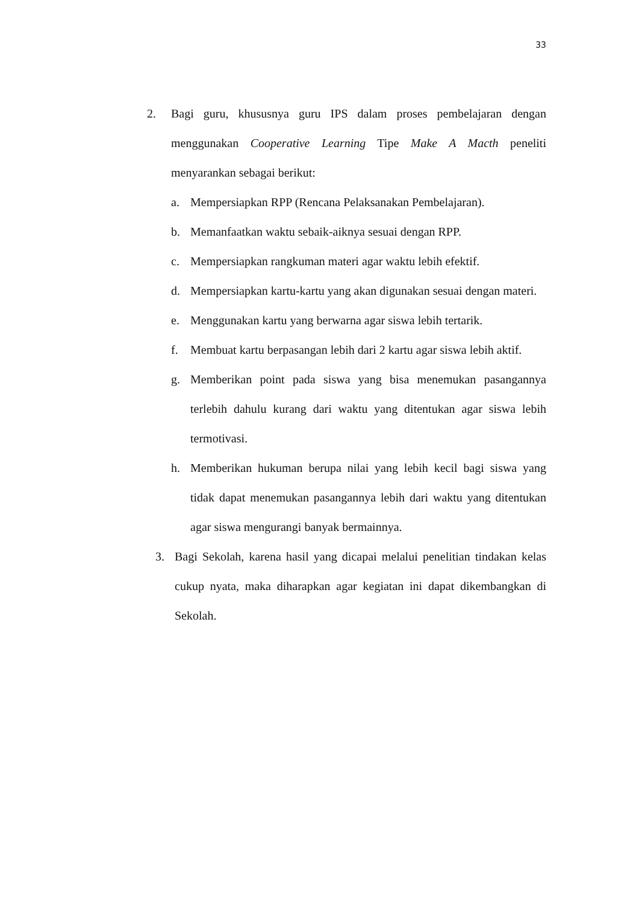33
2. Bagi guru, khususnya guru IPS dalam proses pembelajaran dengan menggunakan Cooperative Learning Tipe Make A Macth peneliti menyarankan sebagai berikut:
a. Mempersiapkan RPP (Rencana Pelaksanakan Pembelajaran).
b. Memanfaatkan waktu sebaik-aiknya sesuai dengan RPP.
c. Mempersiapkan rangkuman materi agar waktu lebih efektif.
d. Mempersiapkan kartu-kartu yang akan digunakan sesuai dengan materi.
e. Menggunakan kartu yang berwarna agar siswa lebih tertarik.
f. Membuat kartu berpasangan lebih dari 2 kartu agar siswa lebih aktif.
g. Memberikan point pada siswa yang bisa menemukan pasangannya terlebih dahulu kurang dari waktu yang ditentukan agar siswa lebih termotivasi.
h. Memberikan hukuman berupa nilai yang lebih kecil bagi siswa yang tidak dapat menemukan pasangannya lebih dari waktu yang ditentukan agar siswa mengurangi banyak bermainnya.
3. Bagi Sekolah, karena hasil yang dicapai melalui penelitian tindakan kelas cukup nyata, maka diharapkan agar kegiatan ini dapat dikembangkan di Sekolah.